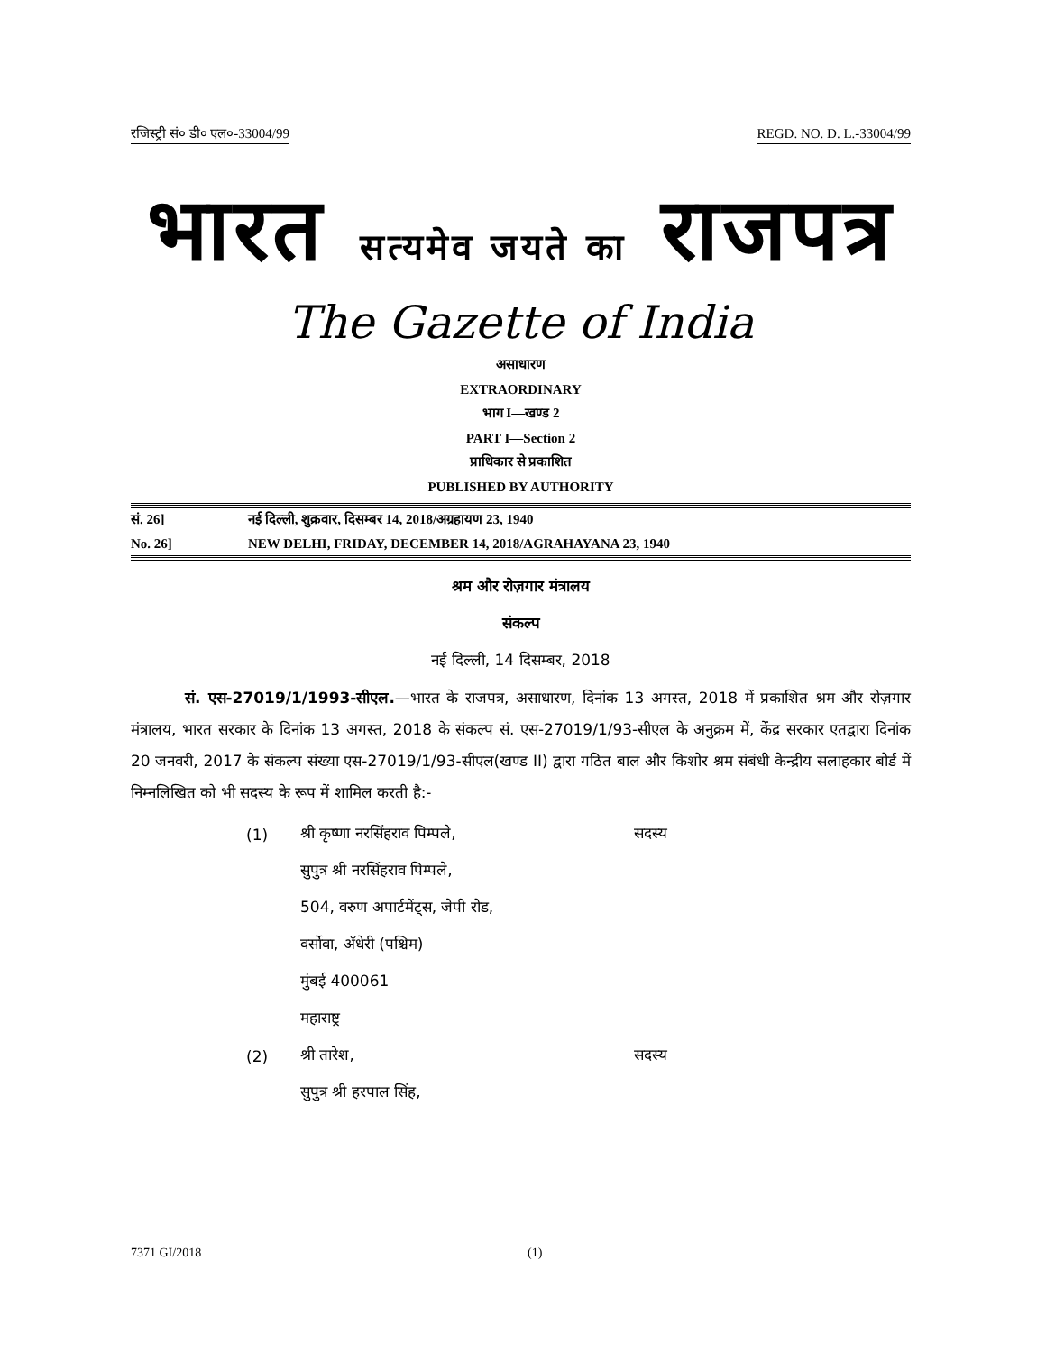रजिस्ट्री सं० डी० एल०-33004/99 REGD. NO. D. L.-33004/99
भारत सत्यमेव जयते का राजपत्र
The Gazette of India
असाधारण
EXTRAORDINARY
भाग I—खण्ड 2
PART I—Section 2
प्राधिकार से प्रकाशित
PUBLISHED BY AUTHORITY
सं. 26] नई दिल्ली, शुक्रवार, दिसम्बर 14, 2018/अग्रहायण 23, 1940
No. 26] NEW DELHI, FRIDAY, DECEMBER 14, 2018/AGRAHAYANA 23, 1940
श्रम और रोज़गार मंत्रालय
संकल्प
नई दिल्ली, 14 दिसम्बर, 2018
सं. एस-27019/1/1993-सीएल.—भारत के राजपत्र, असाधारण, दिनांक 13 अगस्त, 2018 में प्रकाशित श्रम और रोज़गार मंत्रालय, भारत सरकार के दिनांक 13 अगस्त, 2018 के संकल्प सं. एस-27019/1/93-सीएल के अनुक्रम में, केंद्र सरकार एतद्वारा दिनांक 20 जनवरी, 2017 के संकल्प संख्या एस-27019/1/93-सीएल(खण्ड II) द्वारा गठित बाल और किशोर श्रम संबंधी केन्द्रीय सलाहकार बोर्ड में निम्नलिखित को भी सदस्य के रूप में शामिल करती है:-
(1) श्री कृष्णा नरसिंहराव पिम्पले, सदस्य
सुपुत्र श्री नरसिंहराव पिम्पले,
504, वरुण अपार्टमेंट्स, जेपी रोड,
वर्सोवा, अँधेरी (पश्चिम)
मुंबई 400061
महाराष्ट्र
(2) श्री तारेश, सदस्य
सुपुत्र श्री हरपाल सिंह,
7371 GI/2018 (1)